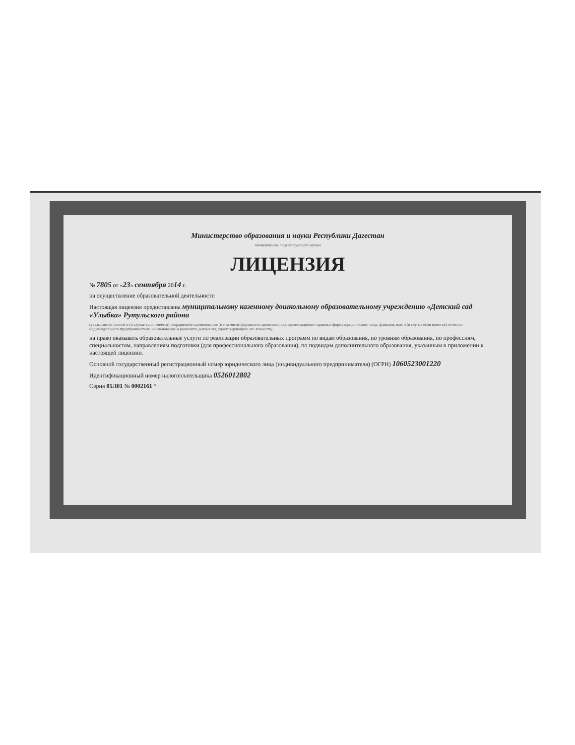Министерство образования и науки Республики Дагестан
наименование лицензирующего органа
ЛИЦЕНЗИЯ
№ 7805 от «23» сентября 2014 г.
на осуществление образовательной деятельности
Настоящая лицензия предоставлена муниципальному казенному дошкольному образовательному учреждению «Детский сад «Улыбка» Рутульского района
(указываются полное и (в случае если имеется) сокращенное наименование (в том числе фирменное наименование), организационно-правовая форма юридического лица, фамилия, имя и (в случае если имеется) отчество индивидуального предпринимателя, наименование и реквизиты документа, удостоверяющего его личность)
на право оказывать образовательные услуги по реализации образовательных программ по видам образования, по уровням образования, по профессиям, специальностям, направлениям подготовки (для профессионального образования), по подвидам дополнительного образования, указанным в приложении к настоящей лицензии.
Основной государственный регистрационный номер юридического лица (индивидуального предпринимателя) (ОГРН) 1060523001220
Идентификационный номер налогоплательщика 0526012802
Серия 05Л01 № 0002161 *